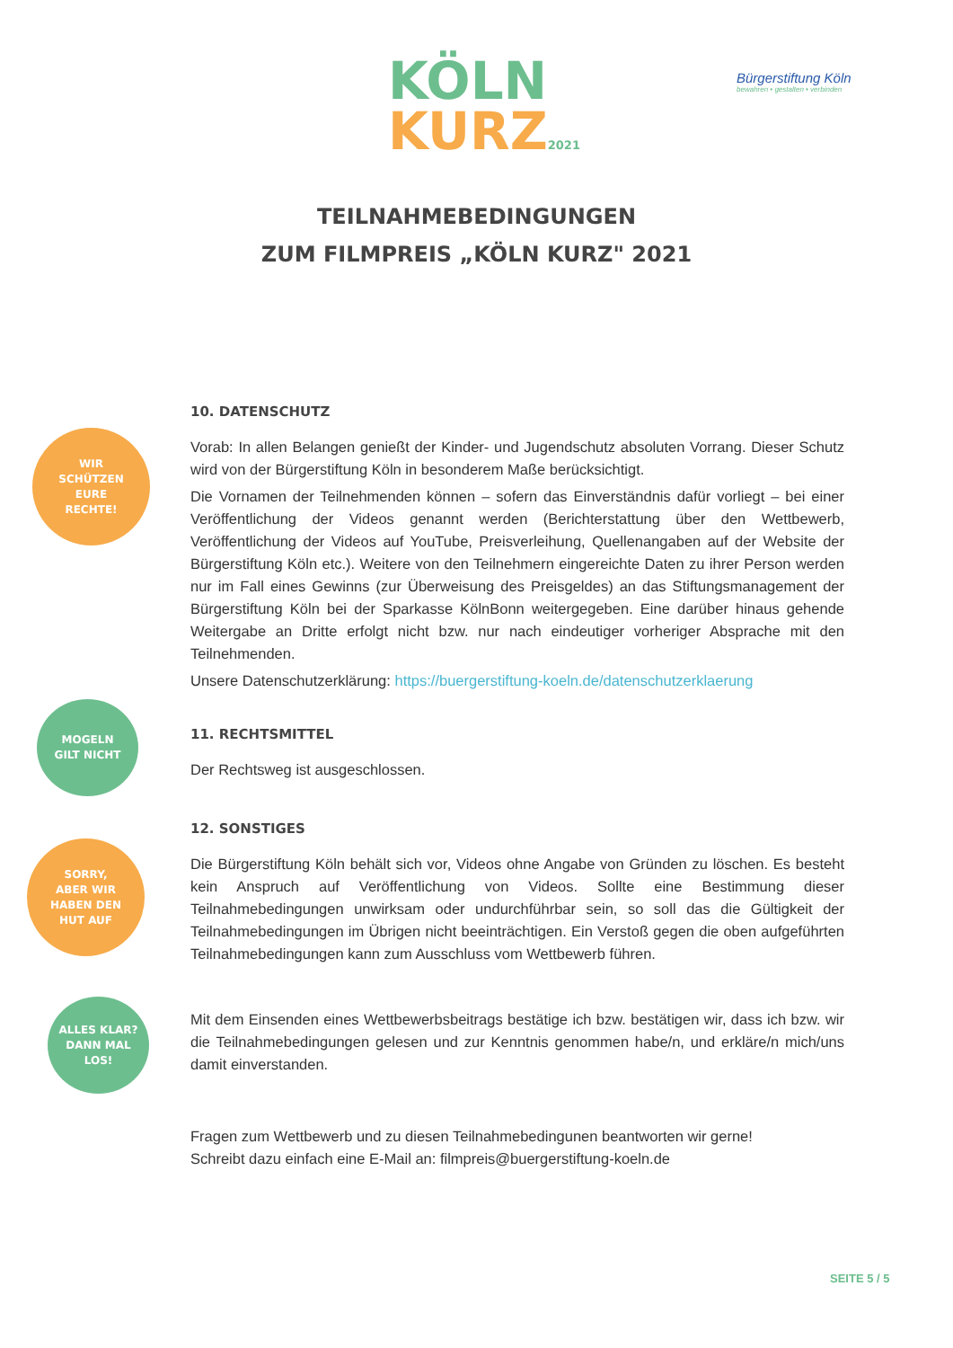KÖLN
KURZ2021
Bürgerstiftung Köln
bewahren • gestalten • verbinden
TEILNAHMEBEDINGUNGEN
ZUM FILMPREIS „KÖLN KURZ" 2021
WIR
SCHÜTZEN
EURE
RECHTE!
10. DATENSCHUTZ
Vorab: In allen Belangen genießt der Kinder- und Jugendschutz absoluten Vorrang. Dieser Schutz wird von der Bürgerstiftung Köln in besonderem Maße berücksichtigt.
Die Vornamen der Teilnehmenden können – sofern das Einverständnis dafür vorliegt – bei einer Veröffentlichung der Videos genannt werden (Berichterstattung über den Wettbewerb, Veröffentlichung der Videos auf YouTube, Preisverleihung, Quellenangaben auf der Website der Bürgerstiftung Köln etc.). Weitere von den Teilnehmern eingereichte Daten zu ihrer Person werden nur im Fall eines Gewinns (zur Überweisung des Preisgeldes) an das Stiftungsmanagement der Bürgerstiftung Köln bei der Sparkasse KölnBonn weitergegeben. Eine darüber hinaus gehende Weitergabe an Dritte erfolgt nicht bzw. nur nach eindeutiger vorheriger Absprache mit den Teilnehmenden.
Unsere Datenschutzerklärung: https://buergerstiftung-koeln.de/datenschutzerklaerung
MOGELN
GILT NICHT
11. RECHTSMITTEL
Der Rechtsweg ist ausgeschlossen.
SORRY,
ABER WIR
HABEN DEN
HUT AUF
12. SONSTIGES
Die Bürgerstiftung Köln behält sich vor, Videos ohne Angabe von Gründen zu löschen. Es besteht kein Anspruch auf Veröffentlichung von Videos. Sollte eine Bestimmung dieser Teilnahmebedingungen unwirksam oder undurchführbar sein, so soll das die Gültigkeit der Teilnahmebedingungen im Übrigen nicht beeinträchtigen. Ein Verstoß gegen die oben aufgeführten Teilnahmebedingungen kann zum Ausschluss vom Wettbewerb führen.
ALLES KLAR?
DANN MAL
LOS!
Mit dem Einsenden eines Wettbewerbsbeitrags bestätige ich bzw. bestätigen wir, dass ich bzw. wir die Teilnahmebedingungen gelesen und zur Kenntnis genommen habe/n, und erkläre/n mich/uns damit einverstanden.
Fragen zum Wettbewerb und zu diesen Teilnahmebedingunen beantworten wir gerne!
Schreibt dazu einfach eine E-Mail an: filmpreis@buergerstiftung-koeln.de
SEITE 5 / 5